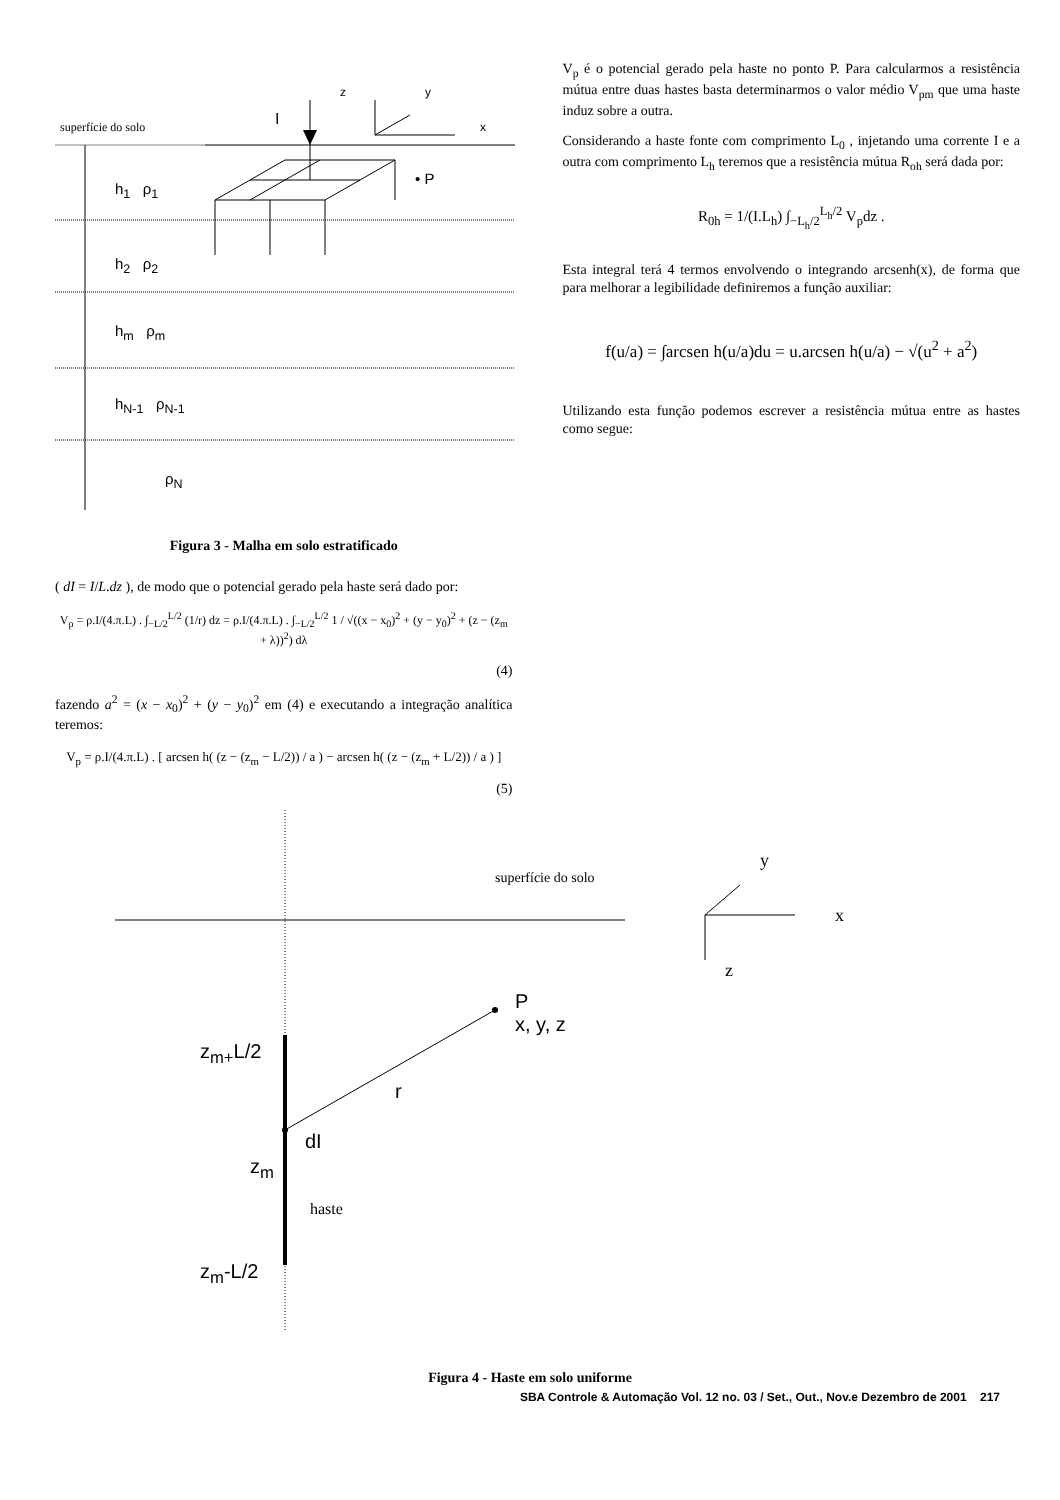superfície do solo I
z y
x
• P
h<sub>1</sub> ρ<sub>1</sub>
h<sub>2</sub> ρ<sub>2</sub>
h<sub>m</sub> ρ<sub>m</sub>
h<sub>N-1</sub> ρ<sub>N-1</sub>
ρ<sub>N</sub>
Figura 3 - Malha em solo estratificado
( dI = I/L.dz ), de modo que o potencial gerado pela haste será dado por:
V<sub>p</sub> = ρ.I/(4.π.L) . ∫<sub>−L/2</sub><sup>L/2</sup> (1/r) dz = ρ.I/(4.π.L) . ∫<sub>−L/2</sub><sup>L/2</sup> 1 / √((x − x<sub>0</sub>)<sup>2</sup> + (y − y<sub>0</sub>)<sup>2</sup> + (z − (z<sub>m</sub> + λ))<sup>2</sup>) dλ
(4)
fazendo a<sup>2</sup> = (x − x<sub>0</sub>)<sup>2</sup> + (y − y<sub>0</sub>)<sup>2</sup> em (4) e executando a integração analítica teremos:
V<sub>p</sub> = ρ.I/(4.π.L) . [ arcsen h( (z − (z<sub>m</sub> − L/2)) / a ) − arcsen h( (z − (z<sub>m</sub> + L/2)) / a ) ]
(5)
V<sub>p</sub> é o potencial gerado pela haste no ponto P. Para calcularmos a resistência mútua entre duas hastes basta determinarmos o valor médio V<sub>pm</sub> que uma haste induz sobre a outra.
Considerando a haste fonte com comprimento L<sub>0</sub> , injetando uma corrente I e a outra com comprimento L<sub>h</sub> teremos que a resistência mútua R<sub>oh</sub> será dada por:
R<sub>0h</sub> = 1/(I.L<sub>h</sub>) ∫<sub>−L<sub>h</sub>/2</sub><sup>L<sub>h</sub>/2</sup> V<sub>p</sub>dz .
Esta integral terá 4 termos envolvendo o integrando arcsenh(x), de forma que para melhorar a legibilidade definiremos a função auxiliar:
f(u/a) = ∫arcsen h(u/a)du = u.arcsen h(u/a) − √(u<sup>2</sup> + a<sup>2</sup>)
Utilizando esta função podemos escrever a resistência mútua entre as hastes como segue:
superfície do solo
y
x
z
P
x, y, z
z<sub>m+</sub>L/2
r
dI
z<sub>m</sub>
haste
z<sub>m</sub>-L/2
Figura 4 - Haste em solo uniforme
SBA Controle & Automação Vol. 12 no. 03 / Set., Out., Nov.e Dezembro de 2001 217